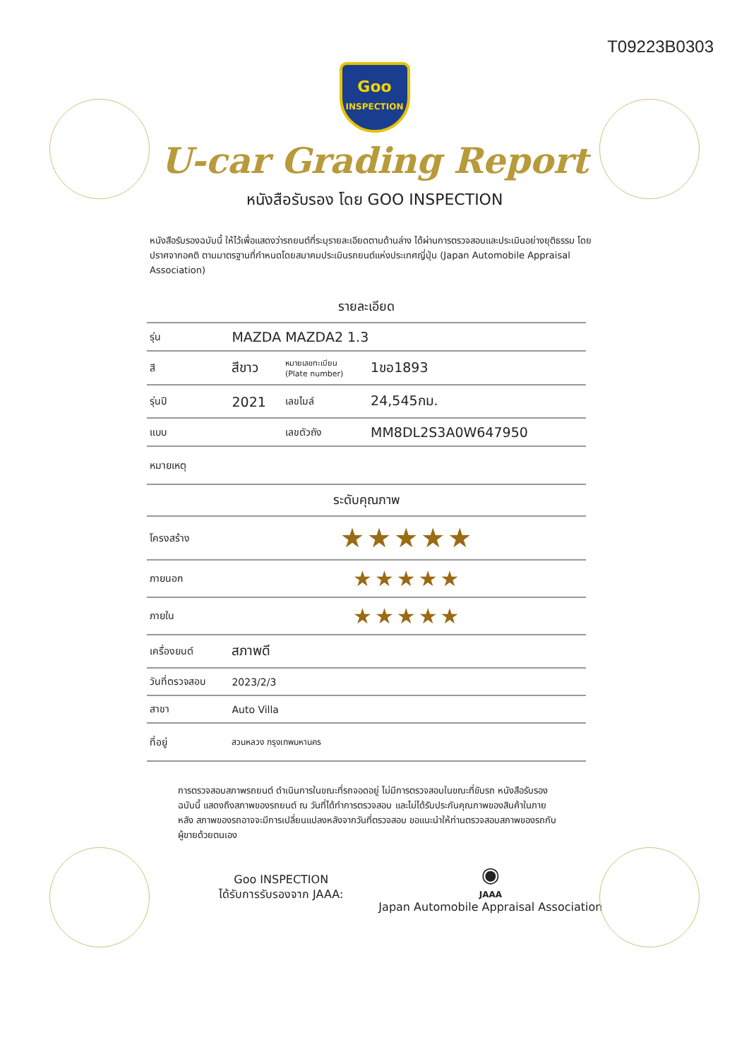T09223B0303
Goo
INSPECTION
U-car Grading Report
หนังสือรับรอง โดย GOO INSPECTION
หนังสือรับรองฉบับนี้ ให้ไว้เพื่อแสดงว่ารถยนต์ที่ระบุรายละเอียดตามด้านล่าง ได้ผ่านการตรวจสอบและประเมินอย่างยุติธรรม โดยปราศจากอคติ ตามมาตรฐานที่กำหนดโดยสมาคมประเมินรถยนต์แห่งประเทศญี่ปุ่น (Japan Automobile Appraisal Association)
| รายละเอียด | | | |
| --- | --- | --- | --- |
| รุ่น | MAZDA MAZDA2 1.3 | | |
| สี | สีขาว | หมายเลขทะเบียน (Plate number) | 1ขอ1893 |
| รุ่นปี | 2021 | เลขไมล์ | 24,545กม. |
| แบบ | | เลขตัวถัง | MM8DL2S3A0W647950 |
| หมายเหตุ | | | |
| ระดับคุณภาพ | | | |
| โครงสร้าง | ★★★★★ | | |
| ภายนอก | ★★★★★ | | |
| ภายใน | ★★★★★ | | |
| เครื่องยนต์ | สภาพดี | | |
| วันที่ตรวจสอบ | 2023/2/3 | | |
| สาขา | Auto Villa | | |
| ที่อยู่ | สวนหลวง กรุงเทพมหานคร | | |
การตรวจสอบสภาพรถยนต์ ดำเนินการในขณะที่รถจอดอยู่ ไม่มีการตรวจสอบในขณะที่ขับรถ หนังสือรับรองฉบับนี้ แสดงถึงสภาพของรถยนต์ ณ วันที่ได้ทำการตรวจสอบ และไม่ได้รับประกันคุณภาพของสินค้าในภายหลัง สภาพของรถอาจจะมีการเปลี่ยนแปลงหลังจากวันที่ตรวจสอบ ขอแนะนำให้ท่านตรวจสอบสภาพของรถกับผู้ขายด้วยตนเอง
Goo INSPECTION
ได้รับการรับรองจาก JAAA:
◉
JAAA
Japan Automobile Appraisal Association